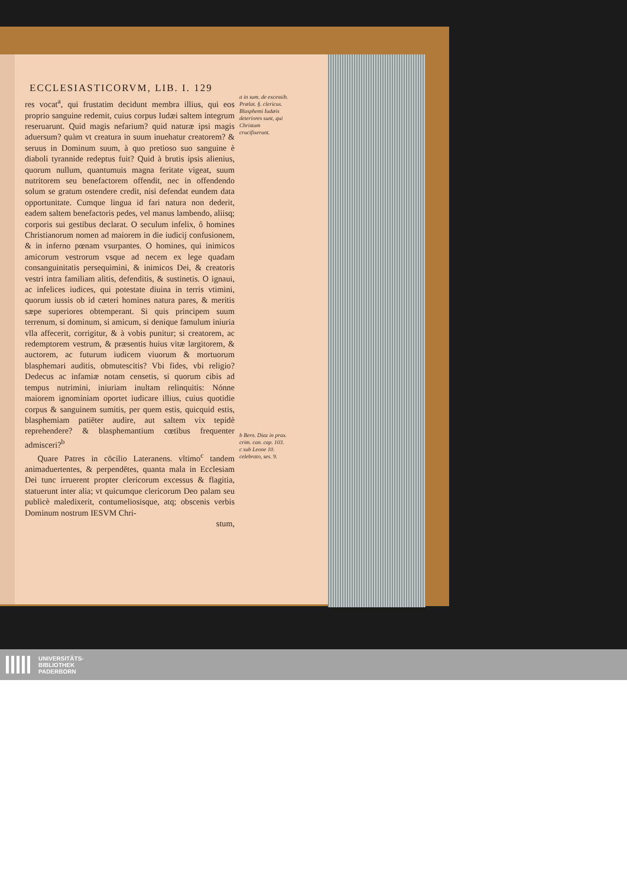ECCLESIASTICORVM, LIB. I. 129
res vocat<sup>a</sup>, qui frustatim decidunt membra illius, qui eos proprio sanguine redemit, cuius corpus Iudæi saltem integrum reseruarunt. Quid magis nefarium? quid naturæ ipsi magis aduersum? quàm vt creatura in suum inueha­tur creatorem? & seruus in Dominum suum, à quo pretioso suo sanguine è diaboli tyrannide redeptus fuit? Quid à brutis ipsis alienius, quorum nullum, quantumuis magna feritate vigeat, suum nutritorem seu benefactorem offendit, nec in offendendo solum se gratum ostendere credit, nisi defendat eundem data opportunitate. Cumque lingua id fari natura non dederit, eadem saltem benefactoris pedes, vel manus lambendo, aliisq; corporis sui gestibus declarat. O seculum infelix, ô homines Christianorum nomen ad maiorem in die iudicij confusionem, & in inferno pœnam vsurpantes. O homines, qui inimicos amicorum vestrorum vsque ad necem ex lege quadam consanguinitatis persequimini, & inimicos Dei, & creatoris vestri intra familiam alitis, defenditis, & sustinetis. O ignaui, ac infelices iudices, qui potestate diuina in terris vtimini, quorum iussis ob id cæteri homines natura pares, & meritis sæpe superiores obtemperant. Si quis principem suum terrenum, si dominum, si amicum, si denique famulum iniuria vlla affecerit, corrigitur, & à vobis punitur; si creatorem, ac redemptorem vestrum, & præsentis huius vitæ largitorem, & auctorem, ac futurum iudicem viuorum & mortuorum blasphemari auditis, obmutescitis? Vbi fides, vbi religio? Dedecus ac infamiæ notam censetis, si quorum cibis ad tempus nutrimini, iniuriam inultam relinquitis: Nónne maiorem ignominiam oportet iudicare illius, cuius quotidie corpus & sanguinem sumitis, per quem estis, quicquid estis, blasphemiam patiēter audire, aut saltem vix tepidè reprehendere? & blasphemantium cœtibus frequenter admisceri?<sup>b</sup>
Quare Patres in cōcilio Lateranens. vltimo<sup>c</sup> tandem animaduertentes, & perpendētes, quanta mala in Ecclesiam Dei tunc irruerent propter clericorum excessus & flagitia, statuerunt inter alia; vt quicumque clericorum Deo palam seu publicè maledixerit, contumeliosisque, atq; obscenis verbis Dominum nostrum IESVM Chri-
stum,
a in sum. de excessib. Prælat. §. clericus.
Blasphemi Iudæis deteriores sunt, qui Christum crucifixerunt.
b Bern. Diaz in prax. crim. can. cap. 103.
c sub Leone 10. celebrato, ses. 9.
UNIVERSITÄTS-
BIBLIOTHEK
PADERBORN